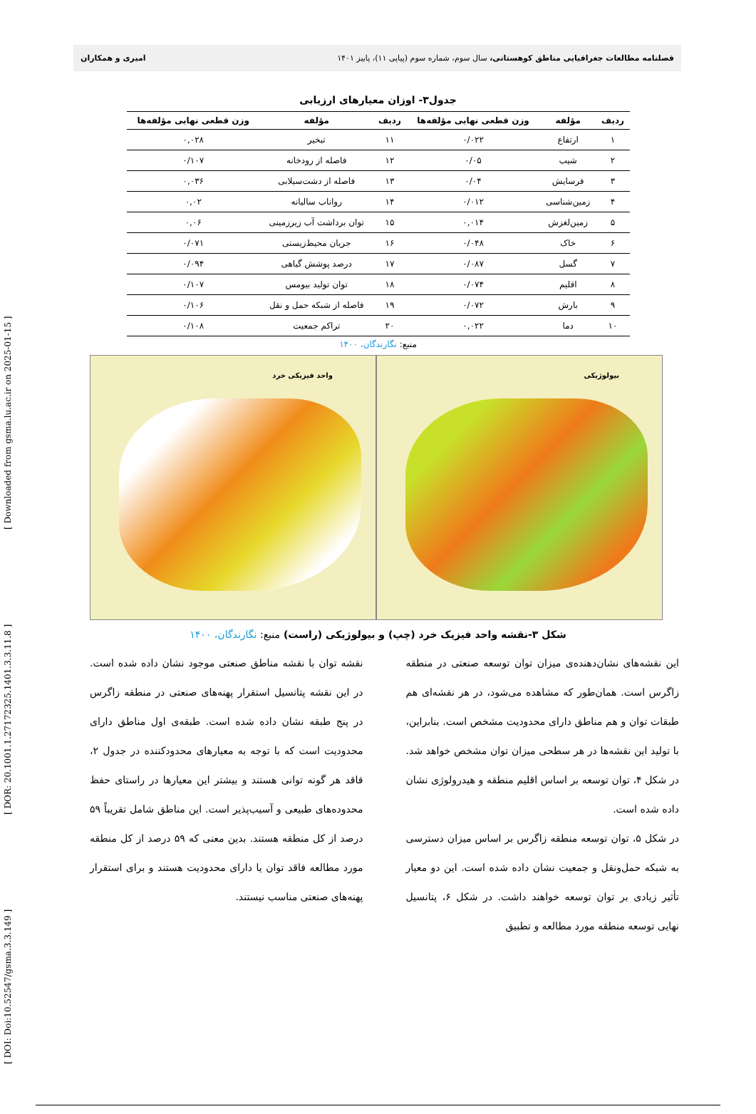[ DOI: Doi:10.52547/gsma.3.3.149 ] [ DOR: 20.1001.1.27172325.1401.3.3.11.8 ] [ Downloaded from gsma.lu.ac.ir on 2025-01-15 ]
فصلنامه مطالعات جغرافیایی مناطق کوهستانی، سال سوم، شماره سوم (پیاپی ۱۱)، پاییز ۱۴۰۱ امیری و همکاران
جدول۳- اوزان معیارهای ارزیابی
| ردیف | مؤلفه | وزن قطعی نهایی مؤلفه‌ها | ردیف | مؤلفه | وزن قطعی نهایی مؤلفه‌ها |
| --- | --- | --- | --- | --- | --- |
| ۱ | ارتفاع | ۰/۰۲۲ | ۱۱ | تبخیر | ۰,۰۲۸ |
| ۲ | شیب | ۰/۰۵ | ۱۲ | فاصله از رودخانه | ۰/۱۰۷ |
| ۳ | فرسایش | ۰/۰۴ | ۱۳ | فاصله از دشت‌سیلابی | ۰,۰۳۶ |
| ۴ | زمین‌شناسی | ۰/۰۱۲ | ۱۴ | رواناب سالیانه | ۰,۰۲ |
| ۵ | زمین‌لغزش | ۰,۰۱۴ | ۱۵ | توان برداشت آب زیرزمینی | ۰,۰۶ |
| ۶ | خاک | ۰/۰۴۸ | ۱۶ | جریان محیط‌زیستی | ۰/۰۷۱ |
| ۷ | گسل | ۰/۰۸۷ | ۱۷ | درصد پوشش گیاهی | ۰/۰۹۴ |
| ۸ | اقلیم | ۰/۰۷۴ | ۱۸ | توان تولید بیومس | ۰/۱۰۷ |
| ۹ | بارش | ۰/۰۷۲ | ۱۹ | فاصله از شبکه حمل و نقل | ۰/۱۰۶ |
| ۱۰ | دما | ۰,۰۲۲ | ۲۰ | تراکم جمعیت | ۰/۱۰۸ |
منبع: نگارندگان، ۱۴۰۰
واحد فیزیکی خرد
بیولوژیکی
شکل ۳-نقشه واحد فیزیک خرد (چپ) و بیولوژیکی (راست) منبع: نگارندگان، ۱۴۰۰
این نقشه‌های نشان‌دهنده‌ی میزان توان توسعه صنعتی در منطقه زاگرس است. همان‌طور که مشاهده می‌شود، در هر نقشه‌ای هم طبقات توان و هم مناطق دارای محدودیت مشخص است. بنابراین، با تولید این نقشه‌ها در هر سطحی میزان توان مشخص خواهد شد. در شکل ۴، توان توسعه بر اساس اقلیم منطقه و هیدرولوژی نشان داده شده است.
در شکل ۵، توان توسعه منطقه زاگرس بر اساس میزان دسترسی به شبکه حمل‌ونقل و جمعیت نشان داده شده است. این دو معیار تأثیر زیادی بر توان توسعه خواهند داشت. در شکل ۶، پتانسیل نهایی توسعه منطقه مورد مطالعه و تطبیق
نقشه توان با نقشه مناطق صنعتی موجود نشان داده شده است. در این نقشه پتانسیل استقرار پهنه‌های صنعتی در منطقه زاگرس در پنج طبقه نشان داده شده است. طبقه‌ی اول مناطق دارای محدودیت است که با توجه به معیارهای محدودکننده در جدول ۲، فاقد هر گونه توانی هستند و بیشتر این معیارها در راستای حفظ محدوده‌های طبیعی و آسیب‌پذیر است. این مناطق شامل تقریباً ۵۹ درصد از کل منطقه هستند. بدین معنی که ۵۹ درصد از کل منطقه مورد مطالعه فاقد توان یا دارای محدودیت هستند و برای استقرار پهنه‌های صنعتی مناسب نیستند.